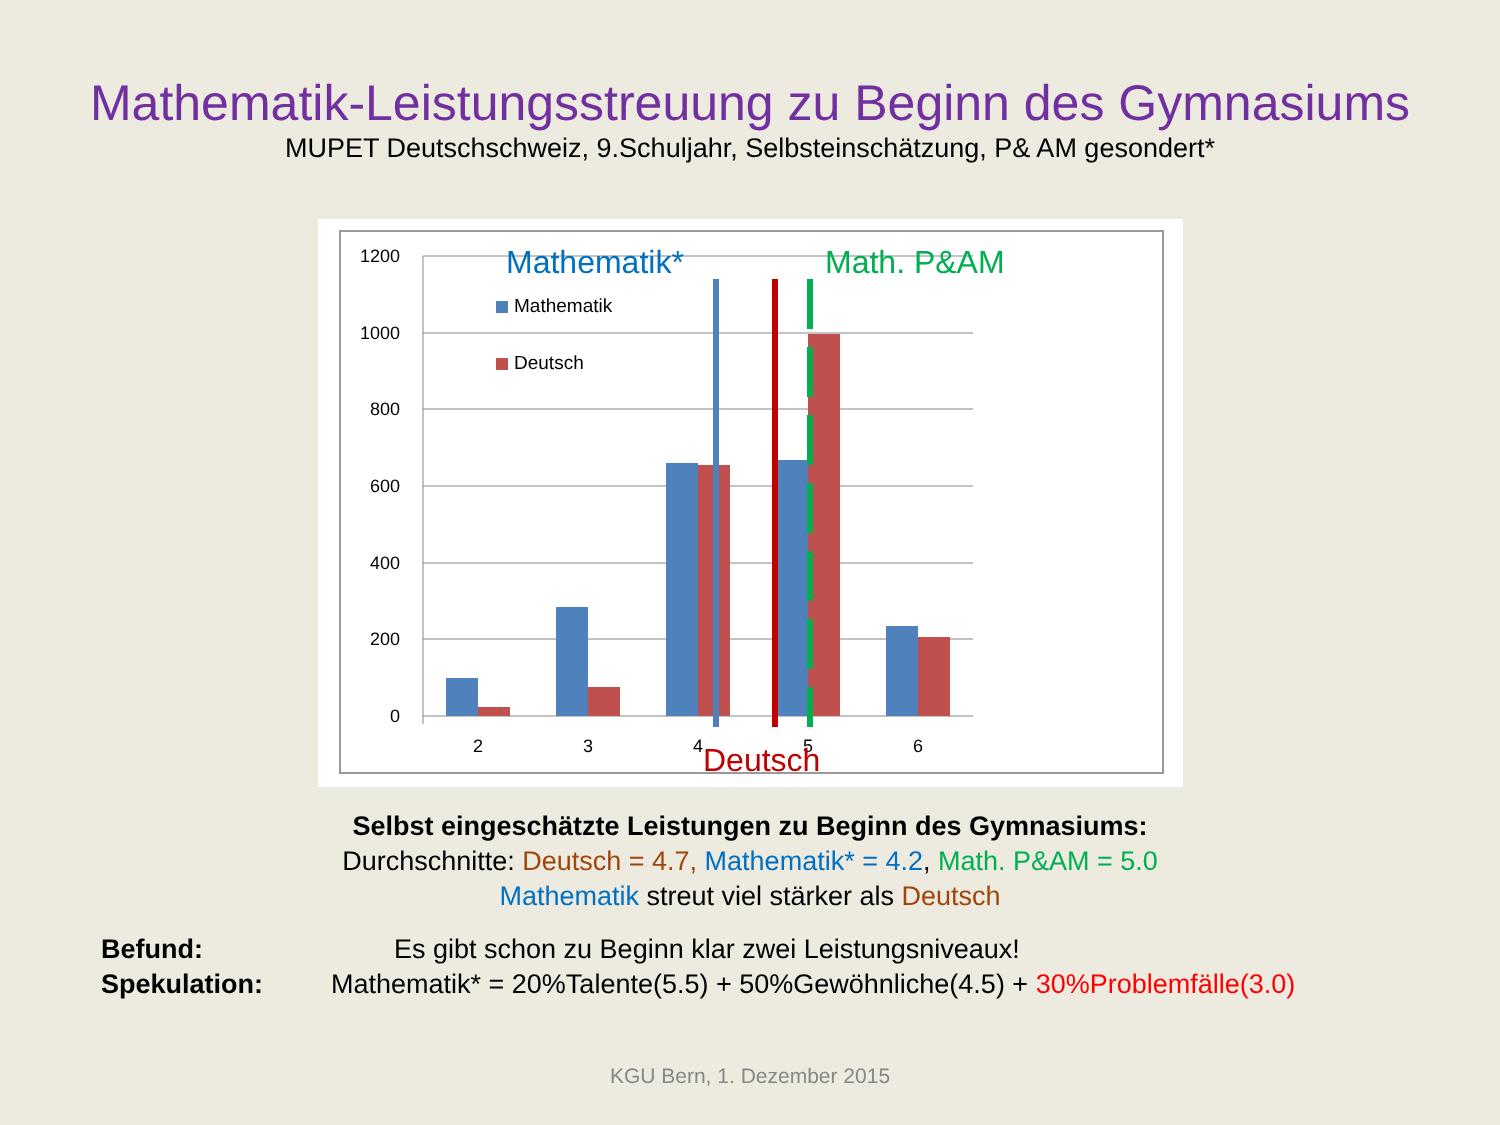Mathematik-Leistungsstreuung zu Beginn des Gymnasiums
MUPET Deutschschweiz, 9.Schuljahr, Selbsteinschätzung, P& AM gesondert*
1200
1000
800
600
400
200
0
2
3
4
5
6
Mathematik
Deutsch
Mathematik*
Math. P&AM
Deutsch
Selbst eingeschätzte Leistungen zu Beginn des Gymnasiums:
Durchschnitte: Deutsch = 4.7, Mathematik* = 4.2, Math. P&AM = 5.0
Mathematik streut viel stärker als Deutsch
Befund: Es gibt schon zu Beginn klar zwei Leistungsniveaux!
Spekulation: Mathematik* = 20%Talente(5.5) + 50%Gewöhnliche(4.5) + 30%Problemfälle(3.0)
KGU Bern, 1. Dezember 2015